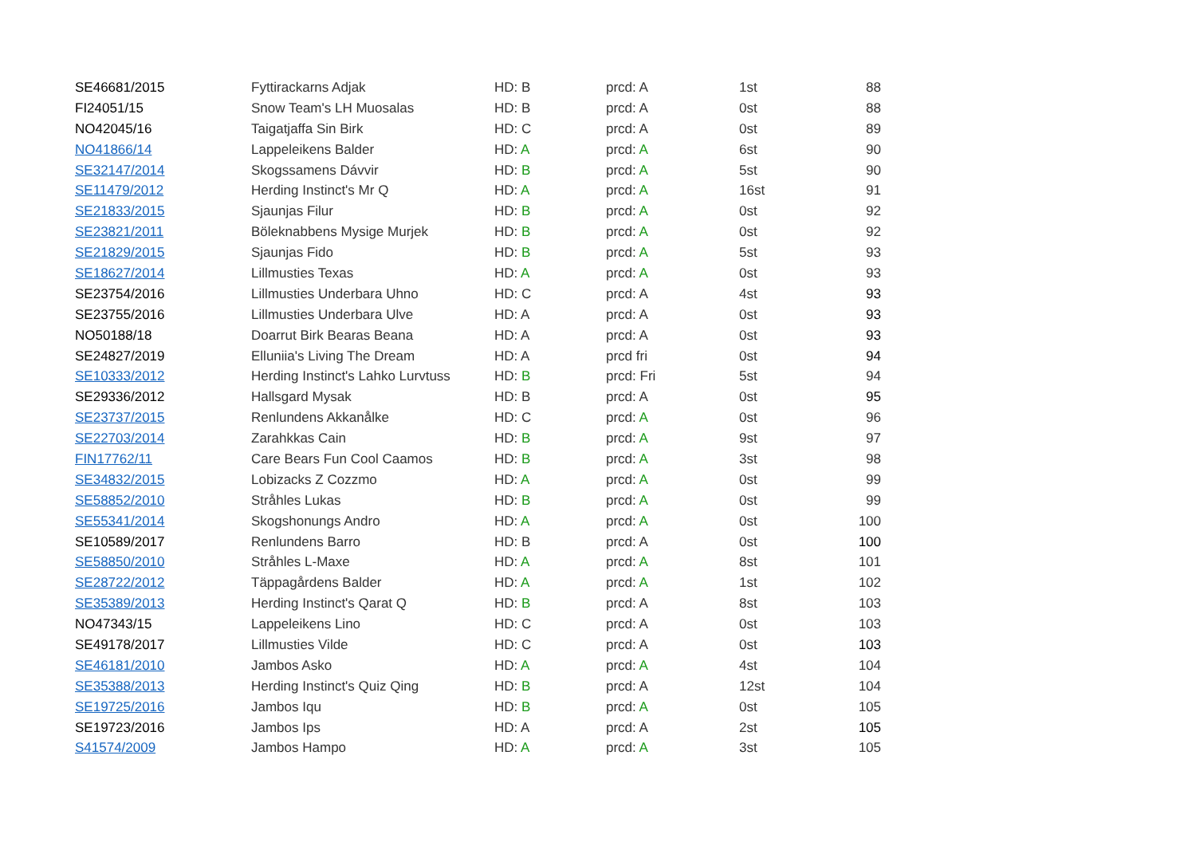| SE46681/2015 | Fyttirackarns Adjak | HD: B | prcd: A | 1st | 88 |
| FI24051/15 | Snow Team's LH Muosalas | HD: B | prcd: A | 0st | 88 |
| NO42045/16 | Taigatjaffa Sin Birk | HD: C | prcd: A | 0st | 89 |
| NO41866/14 | Lappeleikens Balder | HD: A | prcd: A | 6st | 90 |
| SE32147/2014 | Skogssamens Dávvir | HD: B | prcd: A | 5st | 90 |
| SE11479/2012 | Herding Instinct's Mr Q | HD: A | prcd: A | 16st | 91 |
| SE21833/2015 | Sjaunjas Filur | HD: B | prcd: A | 0st | 92 |
| SE23821/2011 | Böleknabbens Mysige Murjek | HD: B | prcd: A | 0st | 92 |
| SE21829/2015 | Sjaunjas Fido | HD: B | prcd: A | 5st | 93 |
| SE18627/2014 | Lillmusties Texas | HD: A | prcd: A | 0st | 93 |
| SE23754/2016 | Lillmusties Underbara Uhno | HD: C | prcd: A | 4st | 93 |
| SE23755/2016 | Lillmusties Underbara Ulve | HD: A | prcd: A | 0st | 93 |
| NO50188/18 | Doarrut Birk Bearas Beana | HD: A | prcd: A | 0st | 93 |
| SE24827/2019 | Elluniia's Living The Dream | HD: A | prcd fri | 0st | 94 |
| SE10333/2012 | Herding Instinct's Lahko Lurvtuss | HD: B | prcd: Fri | 5st | 94 |
| SE29336/2012 | Hallsgard Mysak | HD: B | prcd: A | 0st | 95 |
| SE23737/2015 | Renlundens Akkanålke | HD: C | prcd: A | 0st | 96 |
| SE22703/2014 | Zarahkkas Cain | HD: B | prcd: A | 9st | 97 |
| FIN17762/11 | Care Bears Fun Cool Caamos | HD: B | prcd: A | 3st | 98 |
| SE34832/2015 | Lobizacks Z Cozzmo | HD: A | prcd: A | 0st | 99 |
| SE58852/2010 | Stråhles Lukas | HD: B | prcd: A | 0st | 99 |
| SE55341/2014 | Skogshonungs Andro | HD: A | prcd: A | 0st | 100 |
| SE10589/2017 | Renlundens Barro | HD: B | prcd: A | 0st | 100 |
| SE58850/2010 | Stråhles L-Maxe | HD: A | prcd: A | 8st | 101 |
| SE28722/2012 | Täppagårdens Balder | HD: A | prcd: A | 1st | 102 |
| SE35389/2013 | Herding Instinct's Qarat Q | HD: B | prcd: A | 8st | 103 |
| NO47343/15 | Lappeleikens Lino | HD: C | prcd: A | 0st | 103 |
| SE49178/2017 | Lillmusties Vilde | HD: C | prcd: A | 0st | 103 |
| SE46181/2010 | Jambos Asko | HD: A | prcd: A | 4st | 104 |
| SE35388/2013 | Herding Instinct's Quiz Qing | HD: B | prcd: A | 12st | 104 |
| SE19725/2016 | Jambos Iqu | HD: B | prcd: A | 0st | 105 |
| SE19723/2016 | Jambos Ips | HD: A | prcd: A | 2st | 105 |
| S41574/2009 | Jambos Hampo | HD: A | prcd: A | 3st | 105 |